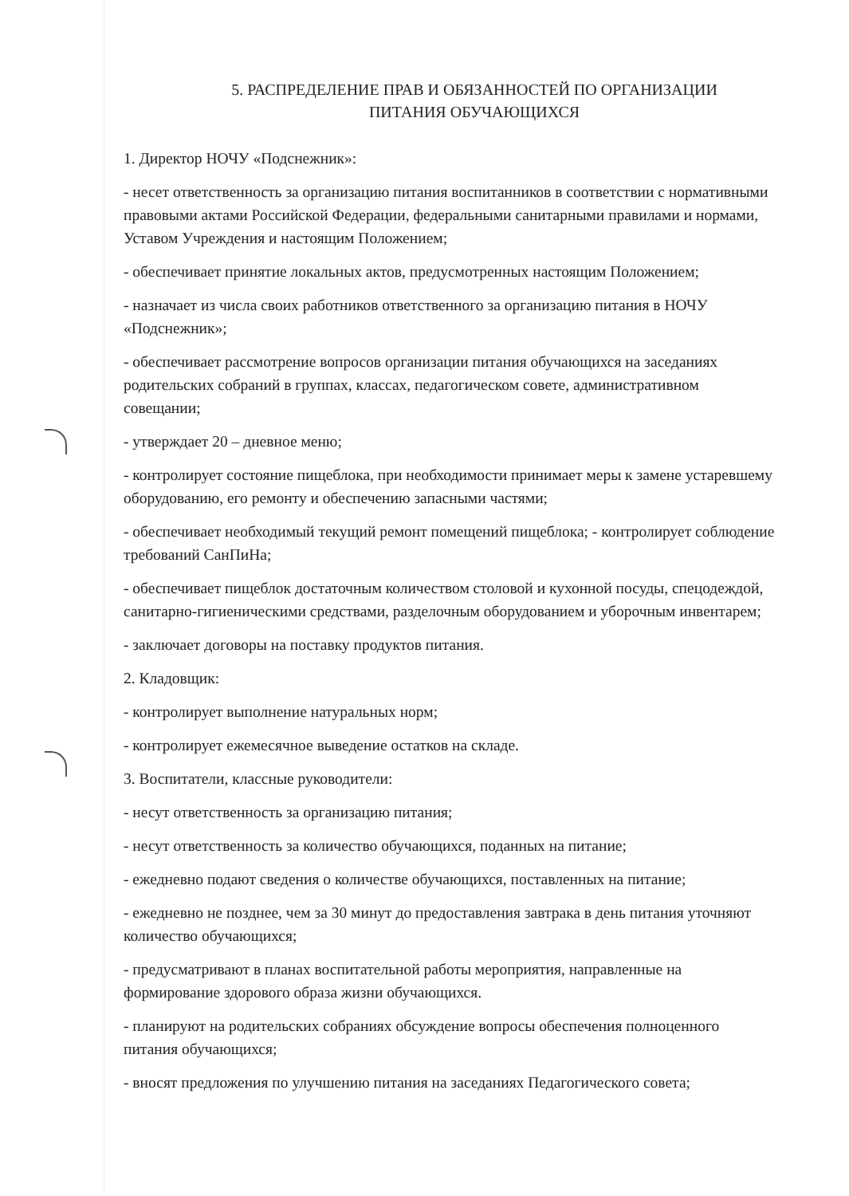5. РАСПРЕДЕЛЕНИЕ ПРАВ И ОБЯЗАННОСТЕЙ ПО ОРГАНИЗАЦИИ
ПИТАНИЯ ОБУЧАЮЩИХСЯ
1. Директор НОЧУ «Подснежник»:
- несет ответственность за организацию питания воспитанников в соответствии с нормативными правовыми актами Российской Федерации, федеральными санитарными правилами и нормами, Уставом Учреждения и настоящим Положением;
- обеспечивает принятие локальных актов, предусмотренных настоящим Положением;
- назначает из числа своих работников ответственного за организацию питания в НОЧУ «Подснежник»;
- обеспечивает рассмотрение вопросов организации питания обучающихся на заседаниях родительских собраний в группах, классах, педагогическом совете, административном совещании;
- утверждает 20 – дневное меню;
- контролирует состояние пищеблока, при необходимости принимает меры к замене устаревшему оборудованию, его ремонту и обеспечению запасными частями;
- обеспечивает необходимый текущий ремонт помещений пищеблока; - контролирует соблюдение требований СанПиНа;
- обеспечивает пищеблок достаточным количеством столовой и кухонной посуды, спецодеждой, санитарно-гигиеническими средствами, разделочным оборудованием и уборочным инвентарем;
- заключает договоры на поставку продуктов питания.
2. Кладовщик:
- контролирует выполнение натуральных норм;
- контролирует ежемесячное выведение остатков на складе.
3. Воспитатели, классные руководители:
- несут ответственность за организацию питания;
- несут ответственность за количество обучающихся, поданных на питание;
- ежедневно подают сведения о количестве обучающихся, поставленных на питание;
- ежедневно не позднее, чем за 30 минут до предоставления завтрака в день питания уточняют количество обучающихся;
- предусматривают в планах воспитательной работы мероприятия, направленные на формирование здорового образа жизни обучающихся.
- планируют на родительских собраниях обсуждение вопросы обеспечения полноценного питания обучающихся;
- вносят предложения по улучшению питания на заседаниях Педагогического совета;